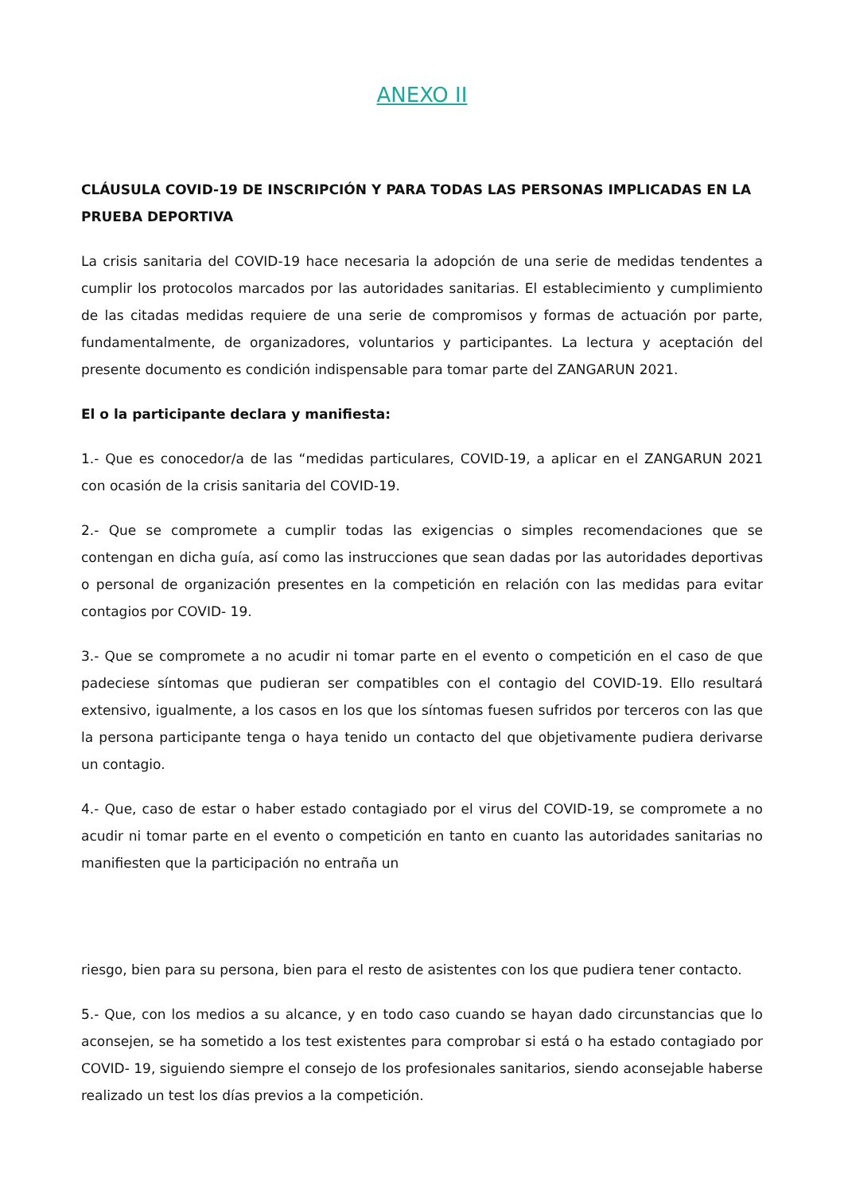ANEXO II
CLÁUSULA COVID-19 DE INSCRIPCIÓN Y PARA TODAS LAS PERSONAS IMPLICADAS EN LA PRUEBA DEPORTIVA
La crisis sanitaria del COVID-19 hace necesaria la adopción de una serie de medidas tendentes a cumplir los protocolos marcados por las autoridades sanitarias. El establecimiento y cumplimiento de las citadas medidas requiere de una serie de compromisos y formas de actuación por parte, fundamentalmente, de organizadores, voluntarios y participantes. La lectura y aceptación del presente documento es condición indispensable para tomar parte del ZANGARUN 2021.
El o la participante declara y manifiesta:
1.- Que es conocedor/a de las “medidas particulares, COVID-19, a aplicar en el ZANGARUN 2021 con ocasión de la crisis sanitaria del COVID-19.
2.- Que se compromete a cumplir todas las exigencias o simples recomendaciones que se contengan en dicha guía, así como las instrucciones que sean dadas por las autoridades deportivas o personal de organización presentes en la competición en relación con las medidas para evitar contagios por COVID- 19.
3.- Que se compromete a no acudir ni tomar parte en el evento o competición en el caso de que padeciese síntomas que pudieran ser compatibles con el contagio del COVID-19. Ello resultará extensivo, igualmente, a los casos en los que los síntomas fuesen sufridos por terceros con las que la persona participante tenga o haya tenido un contacto del que objetivamente pudiera derivarse un contagio.
4.- Que, caso de estar o haber estado contagiado por el virus del COVID-19, se compromete a no acudir ni tomar parte en el evento o competición en tanto en cuanto las autoridades sanitarias no manifiesten que la participación no entraña un
riesgo, bien para su persona, bien para el resto de asistentes con los que pudiera tener contacto.
5.- Que, con los medios a su alcance, y en todo caso cuando se hayan dado circunstancias que lo aconsejen, se ha sometido a los test existentes para comprobar si está o ha estado contagiado por COVID- 19, siguiendo siempre el consejo de los profesionales sanitarios, siendo aconsejable haberse realizado un test los días previos a la competición.